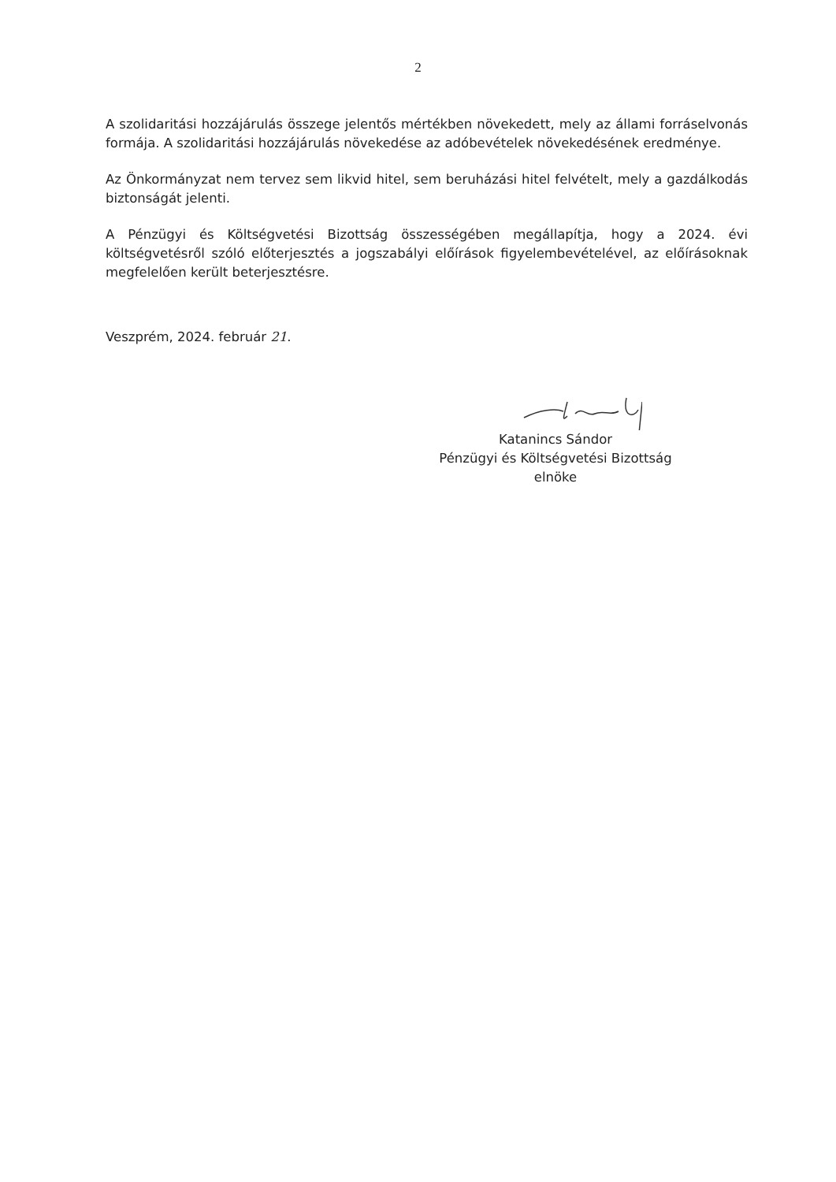2
A szolidaritási hozzájárulás összege jelentős mértékben növekedett, mely az állami forráselvonás formája. A szolidaritási hozzájárulás növekedése az adóbevételek növekedésének eredménye.
Az Önkormányzat nem tervez sem likvid hitel, sem beruházási hitel felvételt, mely a gazdálkodás biztonságát jelenti.
A Pénzügyi és Költségvetési Bizottság összességében megállapítja, hogy a 2024. évi költségvetésről szóló előterjesztés a jogszabályi előírások figyelembevételével, az előírásoknak megfelelően került beterjesztésre.
Veszprém, 2024. február 21.
Katanincs Sándor
Pénzügyi és Költségvetési Bizottság
elnöke